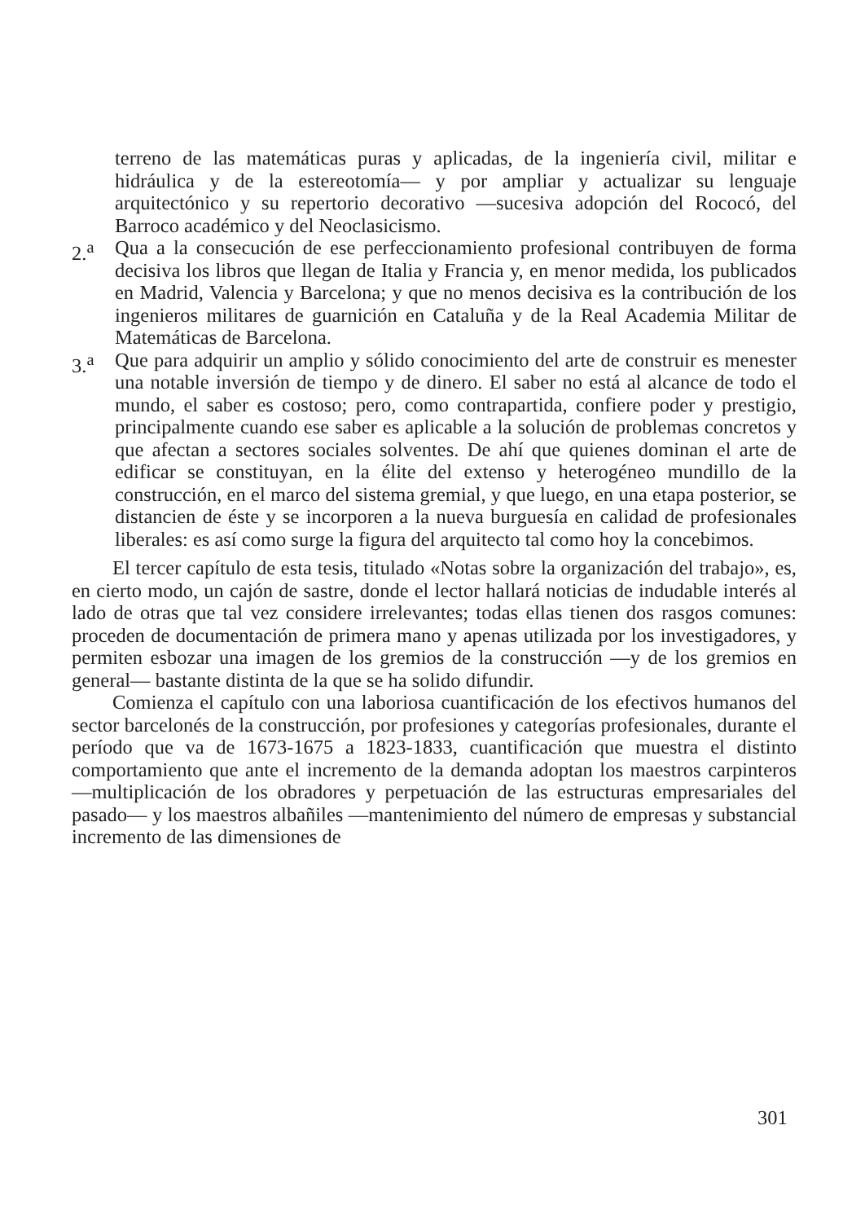terreno de las matemáticas puras y aplicadas, de la ingeniería civil, militar e hidráulica y de la estereotomía— y por ampliar y actualizar su lenguaje arquitectónico y su repertorio decorativo —sucesiva adopción del Rococó, del Barroco académico y del Neoclasicismo.
2.<sup>a</sup> Qua a la consecución de ese perfeccionamiento profesional contribuyen de forma decisiva los libros que llegan de Italia y Francia y, en menor medida, los publicados en Madrid, Valencia y Barcelona; y que no menos decisiva es la contribución de los ingenieros militares de guarnición en Cataluña y de la Real Academia Militar de Matemáticas de Barcelona.
3.<sup>a</sup> Que para adquirir un amplio y sólido conocimiento del arte de construir es menester una notable inversión de tiempo y de dinero. El saber no está al alcance de todo el mundo, el saber es costoso; pero, como contrapartida, confiere poder y prestigio, principalmente cuando ese saber es aplicable a la solución de problemas concretos y que afectan a sectores sociales solventes. De ahí que quienes dominan el arte de edificar se constituyan, en la élite del extenso y heterogéneo mundillo de la construcción, en el marco del sistema gremial, y que luego, en una etapa posterior, se distancien de éste y se incorporen a la nueva burguesía en calidad de profesionales liberales: es así como surge la figura del arquitecto tal como hoy la concebimos.
El tercer capítulo de esta tesis, titulado «Notas sobre la organización del trabajo», es, en cierto modo, un cajón de sastre, donde el lector hallará noticias de indudable interés al lado de otras que tal vez considere irrelevantes; todas ellas tienen dos rasgos comunes: proceden de documentación de primera mano y apenas utilizada por los investigadores, y permiten esbozar una imagen de los gremios de la construcción —y de los gremios en general— bastante distinta de la que se ha solido difundir.
Comienza el capítulo con una laboriosa cuantificación de los efectivos humanos del sector barcelonés de la construcción, por profesiones y categorías profesionales, durante el período que va de 1673-1675 a 1823-1833, cuantificación que muestra el distinto comportamiento que ante el incremento de la demanda adoptan los maestros carpinteros —multiplicación de los obradores y perpetuación de las estructuras empresariales del pasado— y los maestros albañiles —mantenimiento del número de empresas y substancial incremento de las dimensiones de
301